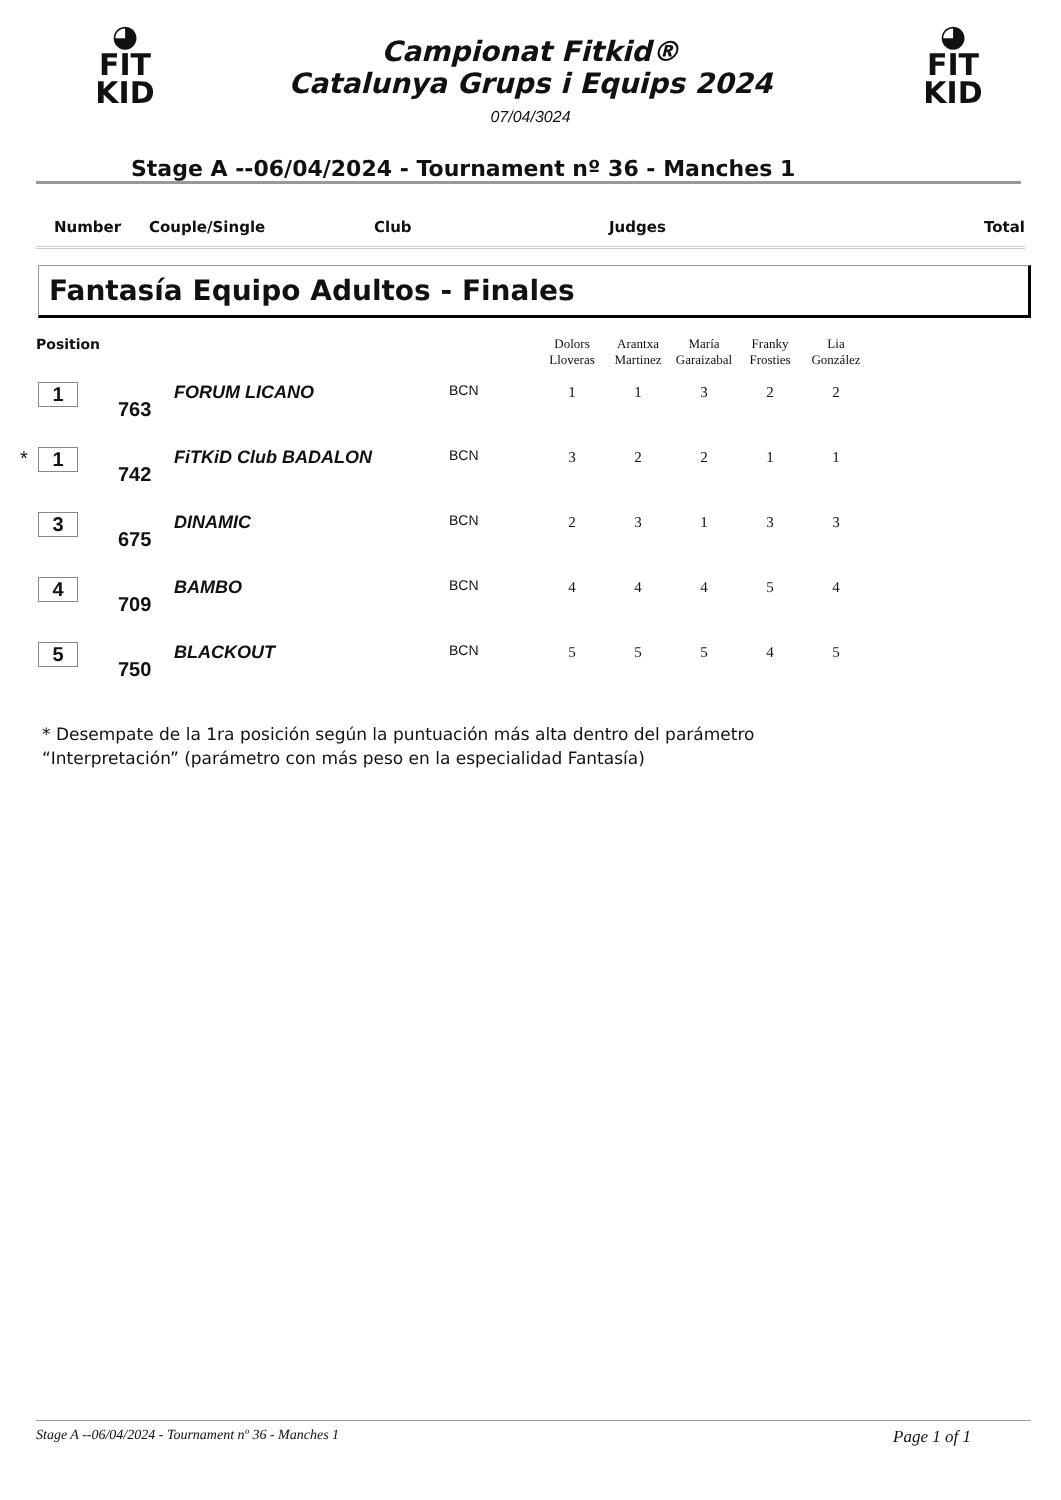◕
FIT
KID
◕
FIT
KID
Campionat Fitkid®
Catalunya Grups i Equips 2024
07/04/3024
Stage A --06/04/2024 - Tournament nº 36 - Manches 1
Number Couple/Single Club Judges Total
Fantasía Equipo Adultos - Finales
| Position | | | | | Dolors Lloveras | Arantxa Martinez | María Garaizabal | Franky Frosties | Lia González |
| --- | --- | --- | --- | --- | --- | --- | --- | --- | --- |
| | 1 | 763 | FORUM LICANO | BCN | 1 | 1 | 3 | 2 | 2 |
| * | 1 | 742 | FiTKiD Club BADALON | BCN | 3 | 2 | 2 | 1 | 1 |
| | 3 | 675 | DINAMIC | BCN | 2 | 3 | 1 | 3 | 3 |
| | 4 | 709 | BAMBO | BCN | 4 | 4 | 4 | 5 | 4 |
| | 5 | 750 | BLACKOUT | BCN | 5 | 5 | 5 | 4 | 5 |
* Desempate de la 1ra posición según la puntuación más alta dentro del parámetro
“Interpretación” (parámetro con más peso en la especialidad Fantasía)
Stage A --06/04/2024 - Tournament nº 36 - Manches 1 Page 1 of 1